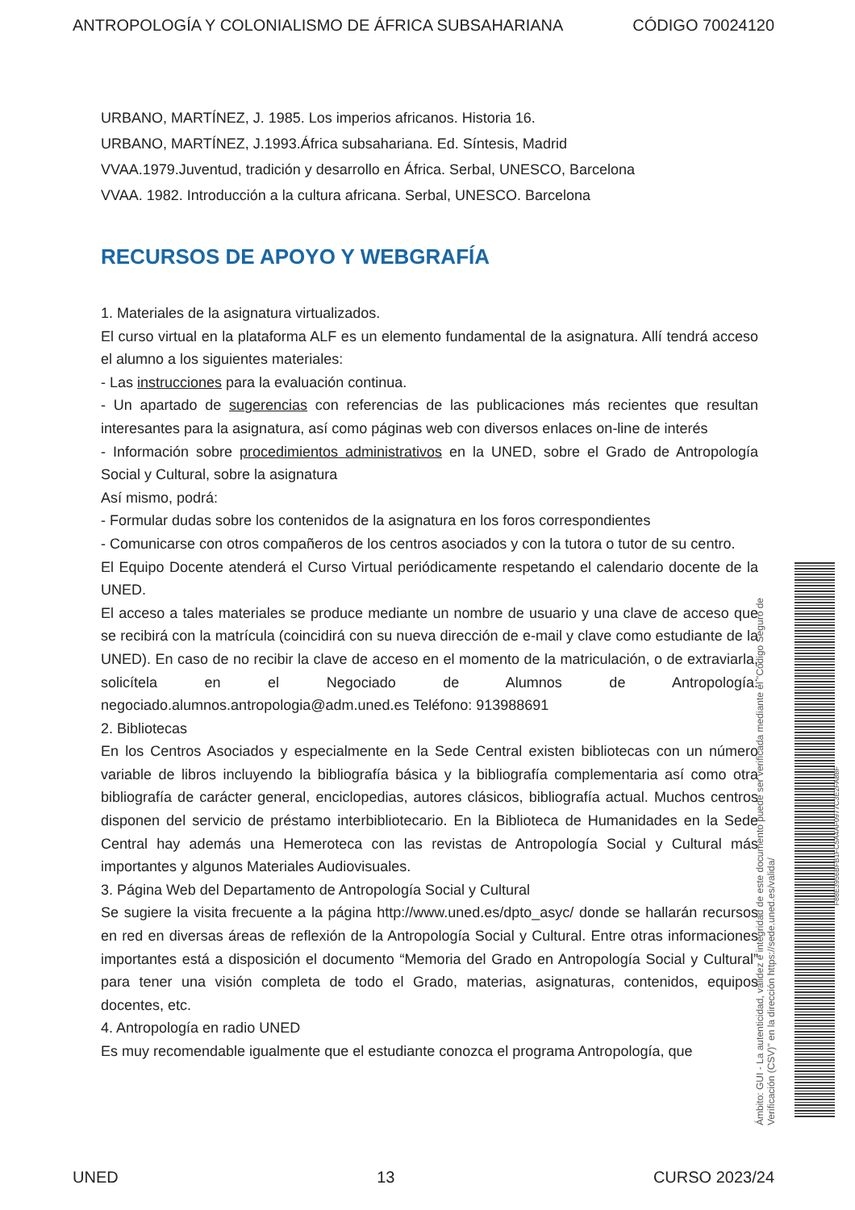ANTROPOLOGÍA Y COLONIALISMO DE ÁFRICA SUBSAHARIANA CÓDIGO 70024120
URBANO, MARTÍNEZ, J. 1985. Los imperios africanos. Historia 16.
URBANO, MARTÍNEZ, J.1993.África subsahariana. Ed. Síntesis, Madrid
VVAA.1979.Juventud, tradición y desarrollo en África. Serbal, UNESCO, Barcelona
VVAA. 1982. Introducción a la cultura africana. Serbal, UNESCO. Barcelona
RECURSOS DE APOYO Y WEBGRAFÍA
1. Materiales de la asignatura virtualizados.
El curso virtual en la plataforma ALF es un elemento fundamental de la asignatura. Allí tendrá acceso el alumno a los siguientes materiales:
- Las instrucciones para la evaluación continua.
- Un apartado de sugerencias con referencias de las publicaciones más recientes que resultan interesantes para la asignatura, así como páginas web con diversos enlaces on-line de interés
- Información sobre procedimientos administrativos en la UNED, sobre el Grado de Antropología Social y Cultural, sobre la asignatura
Así mismo, podrá:
- Formular dudas sobre los contenidos de la asignatura en los foros correspondientes
- Comunicarse con otros compañeros de los centros asociados y con la tutora o tutor de su centro.
El Equipo Docente atenderá el Curso Virtual periódicamente respetando el calendario docente de la UNED.
El acceso a tales materiales se produce mediante un nombre de usuario y una clave de acceso que se recibirá con la matrícula (coincidirá con su nueva dirección de e-mail y clave como estudiante de la UNED). En caso de no recibir la clave de acceso en el momento de la matriculación, o de extraviarla, solicítela en el Negociado de Alumnos de Antropología: negociado.alumnos.antropologia@adm.uned.es Teléfono: 913988691
2. Bibliotecas
En los Centros Asociados y especialmente en la Sede Central existen bibliotecas con un número variable de libros incluyendo la bibliografía básica y la bibliografía complementaria así como otra bibliografía de carácter general, enciclopedias, autores clásicos, bibliografía actual. Muchos centros disponen del servicio de préstamo interbibliotecario. En la Biblioteca de Humanidades en la Sede Central hay además una Hemeroteca con las revistas de Antropología Social y Cultural más importantes y algunos Materiales Audiovisuales.
3. Página Web del Departamento de Antropología Social y Cultural
Se sugiere la visita frecuente a la página http://www.uned.es/dpto_asyc/ donde se hallarán recursos en red en diversas áreas de reflexión de la Antropología Social y Cultural. Entre otras informaciones importantes está a disposición el documento “Memoria del Grado en Antropología Social y Cultural” para tener una visión completa de todo el Grado, materias, asignaturas, contenidos, equipos docentes, etc.
4. Antropología en radio UNED
Es muy recomendable igualmente que el estudiante conozca el programa Antropología, que
Ámbito: GUI - La autenticidad, validez e integridad de este documento puede ser verificada mediante el "Código Seguro de Verificación (CSV)" en la dirección https://sede.uned.es/valida/
F88E3956BFB1FC5A4AF0977C3E2FA88F
UNED 13 CURSO 2023/24